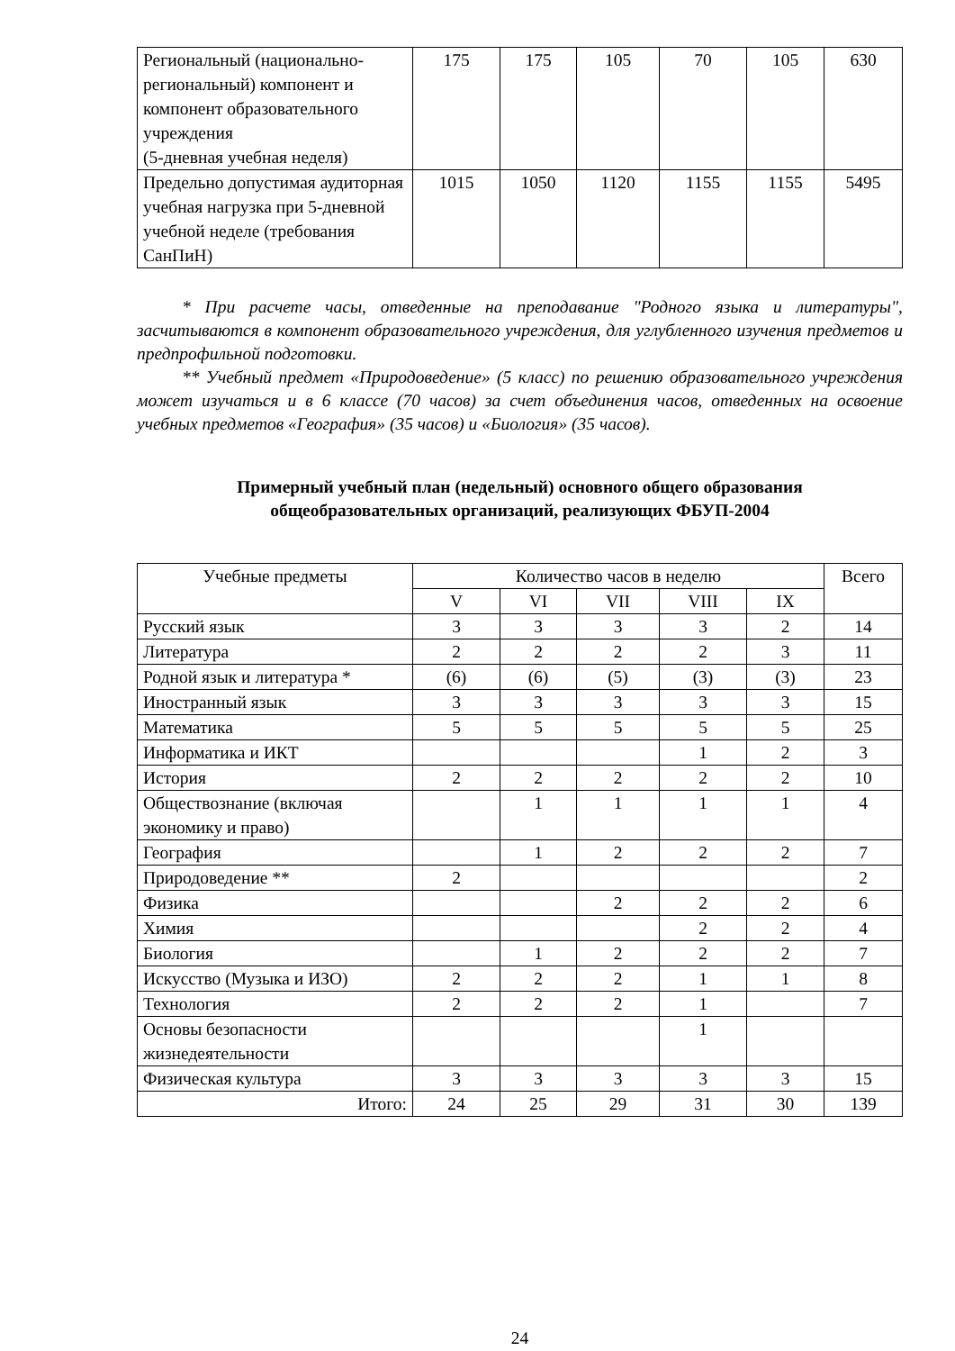| Региональный (национально-региональный) компонент и компонент образовательного учреждения (5-дневная учебная неделя) | 175 | 175 | 105 | 70 | 105 | 630 |
| Предельно допустимая аудиторная учебная нагрузка при 5-дневной учебной неделе (требования СанПиН) | 1015 | 1050 | 1120 | 1155 | 1155 | 5495 |
* При расчете часы, отведенные на преподавание "Родного языка и литературы", засчитываются в компонент образовательного учреждения, для углубленного изучения предметов и предпрофильной подготовки.
** Учебный предмет «Природоведение» (5 класс) по решению образовательного учреждения может изучаться и в 6 классе (70 часов) за счет объединения часов, отведенных на освоение учебных предметов «География» (35 часов) и «Биология» (35 часов).
Примерный учебный план (недельный) основного общего образования
общеобразовательных организаций, реализующих ФБУП-2004
| Учебные предметы | Количество часов в неделю | | | | | Всего |
| --- | --- | --- | --- | --- | --- | --- |
| | V | VI | VII | VIII | IX | |
| Русский язык | 3 | 3 | 3 | 3 | 2 | 14 |
| Литература | 2 | 2 | 2 | 2 | 3 | 11 |
| Родной язык и литература * | (6) | (6) | (5) | (3) | (3) | 23 |
| Иностранный язык | 3 | 3 | 3 | 3 | 3 | 15 |
| Математика | 5 | 5 | 5 | 5 | 5 | 25 |
| Информатика и ИКТ | | | | 1 | 2 | 3 |
| История | 2 | 2 | 2 | 2 | 2 | 10 |
| Обществознание (включая экономику и право) | | 1 | 1 | 1 | 1 | 4 |
| География | | 1 | 2 | 2 | 2 | 7 |
| Природоведение ** | 2 | | | | | 2 |
| Физика | | | 2 | 2 | 2 | 6 |
| Химия | | | | 2 | 2 | 4 |
| Биология | | 1 | 2 | 2 | 2 | 7 |
| Искусство (Музыка и ИЗО) | 2 | 2 | 2 | 1 | 1 | 8 |
| Технология | 2 | 2 | 2 | 1 | | 7 |
| Основы безопасности жизнедеятельности | | | | 1 | | |
| Физическая культура | 3 | 3 | 3 | 3 | 3 | 15 |
| Итого: | 24 | 25 | 29 | 31 | 30 | 139 |
24